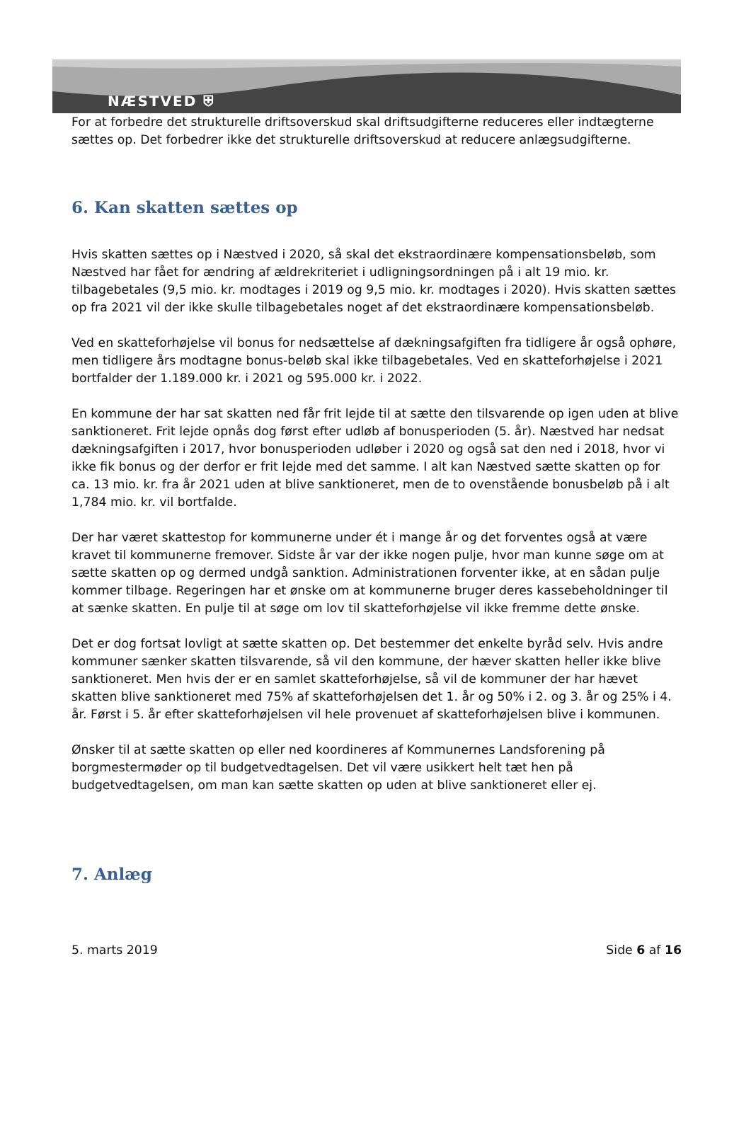NÆSTVED ⛨
For at forbedre det strukturelle driftsoverskud skal driftsudgifterne reduceres eller indtægterne sættes op. Det forbedrer ikke det strukturelle driftsoverskud at reducere anlægsudgifterne.
6. Kan skatten sættes op
Hvis skatten sættes op i Næstved i 2020, så skal det ekstraordinære kompensationsbeløb, som Næstved har fået for ændring af ældrekriteriet i udligningsordningen på i alt 19 mio. kr. tilbagebetales (9,5 mio. kr. modtages i 2019 og 9,5 mio. kr. modtages i 2020). Hvis skatten sættes op fra 2021 vil der ikke skulle tilbagebetales noget af det ekstraordinære kompensationsbeløb.
Ved en skatteforhøjelse vil bonus for nedsættelse af dækningsafgiften fra tidligere år også ophøre, men tidligere års modtagne bonus-beløb skal ikke tilbagebetales. Ved en skatteforhøjelse i 2021 bortfalder der 1.189.000 kr. i 2021 og 595.000 kr. i 2022.
En kommune der har sat skatten ned får frit lejde til at sætte den tilsvarende op igen uden at blive sanktioneret. Frit lejde opnås dog først efter udløb af bonusperioden (5. år). Næstved har nedsat dækningsafgiften i 2017, hvor bonusperioden udløber i 2020 og også sat den ned i 2018, hvor vi ikke fik bonus og der derfor er frit lejde med det samme. I alt kan Næstved sætte skatten op for ca. 13 mio. kr. fra år 2021 uden at blive sanktioneret, men de to ovenstående bonusbeløb på i alt 1,784 mio. kr. vil bortfalde.
Der har været skattestop for kommunerne under ét i mange år og det forventes også at være kravet til kommunerne fremover. Sidste år var der ikke nogen pulje, hvor man kunne søge om at sætte skatten op og dermed undgå sanktion. Administrationen forventer ikke, at en sådan pulje kommer tilbage. Regeringen har et ønske om at kommunerne bruger deres kassebeholdninger til at sænke skatten. En pulje til at søge om lov til skatteforhøjelse vil ikke fremme dette ønske.
Det er dog fortsat lovligt at sætte skatten op. Det bestemmer det enkelte byråd selv. Hvis andre kommuner sænker skatten tilsvarende, så vil den kommune, der hæver skatten heller ikke blive sanktioneret. Men hvis der er en samlet skatteforhøjelse, så vil de kommuner der har hævet skatten blive sanktioneret med 75% af skatteforhøjelsen det 1. år og 50% i 2. og 3. år og 25% i 4. år. Først i 5. år efter skatteforhøjelsen vil hele provenuet af skatteforhøjelsen blive i kommunen.
Ønsker til at sætte skatten op eller ned koordineres af Kommunernes Landsforening på borgmestermøder op til budgetvedtagelsen. Det vil være usikkert helt tæt hen på budgetvedtagelsen, om man kan sætte skatten op uden at blive sanktioneret eller ej.
7. Anlæg
5. marts 2019 Side 6 af 16